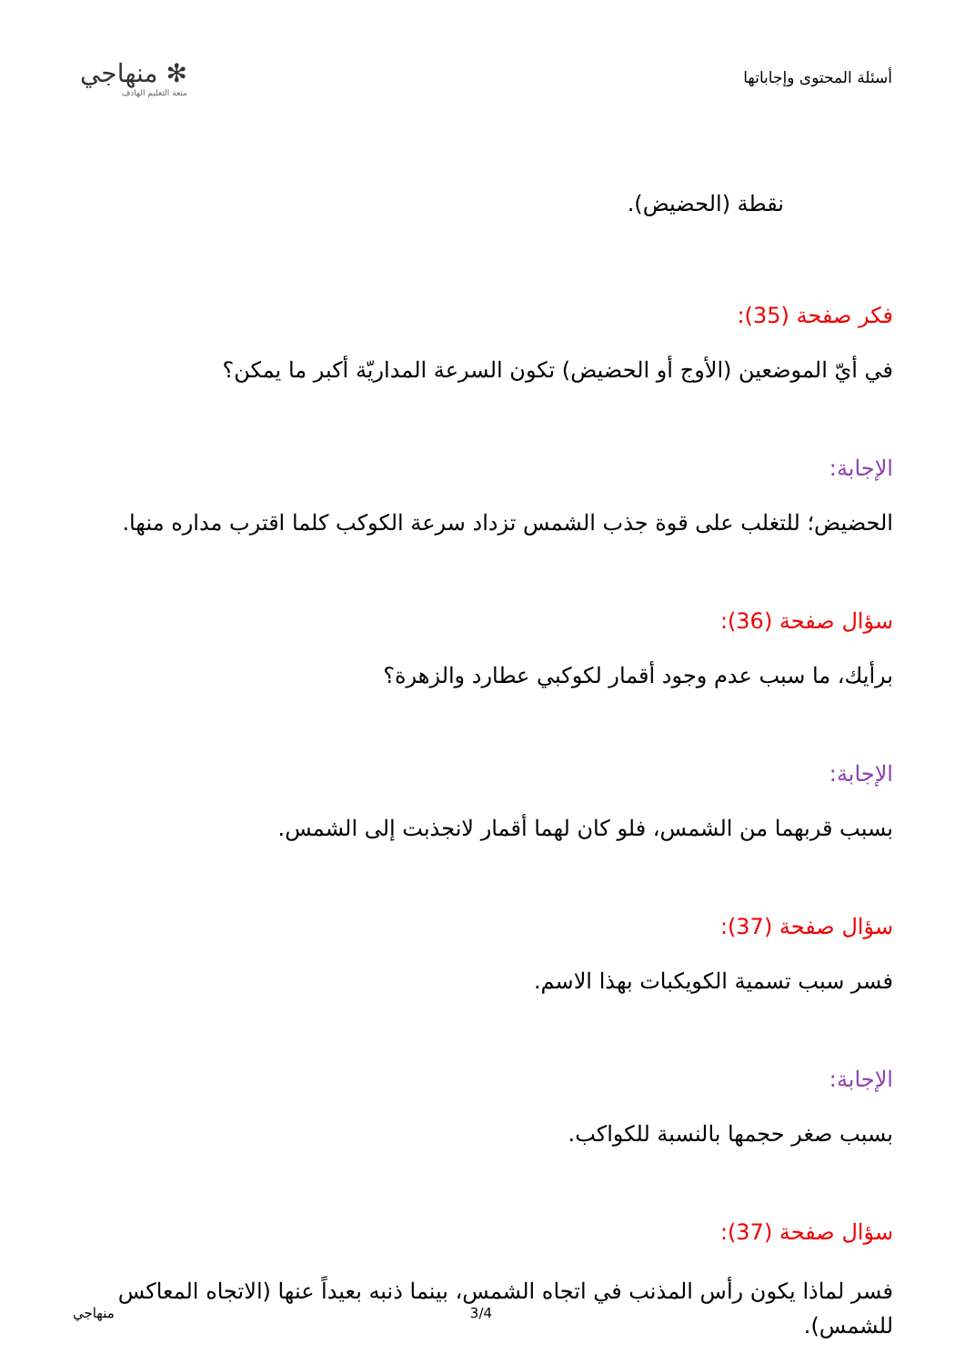✻ منهاجي
متعة التعليم الهادف
أسئلة المحتوى وإجاباتها
نقطة (الحضيض).
فكر صفحة (35):
في أيّ الموضعين (الأوج أو الحضيض) تكون السرعة المداريّة أكبر ما يمكن؟
الإجابة:
الحضيض؛ للتغلب على قوة جذب الشمس تزداد سرعة الكوكب كلما اقترب مداره منها.
سؤال صفحة (36):
برأيك، ما سبب عدم وجود أقمار لكوكبي عطارد والزهرة؟
الإجابة:
بسبب قربهما من الشمس، فلو كان لهما أقمار لانجذبت إلى الشمس.
سؤال صفحة (37):
فسر سبب تسمية الكويكبات بهذا الاسم.
الإجابة:
بسبب صغر حجمها بالنسبة للكواكب.
سؤال صفحة (37):
فسر لماذا يكون رأس المذنب في اتجاه الشمس، بينما ذنبه بعيداً عنها (الاتجاه المعاكس للشمس).
منهاجي 3/4